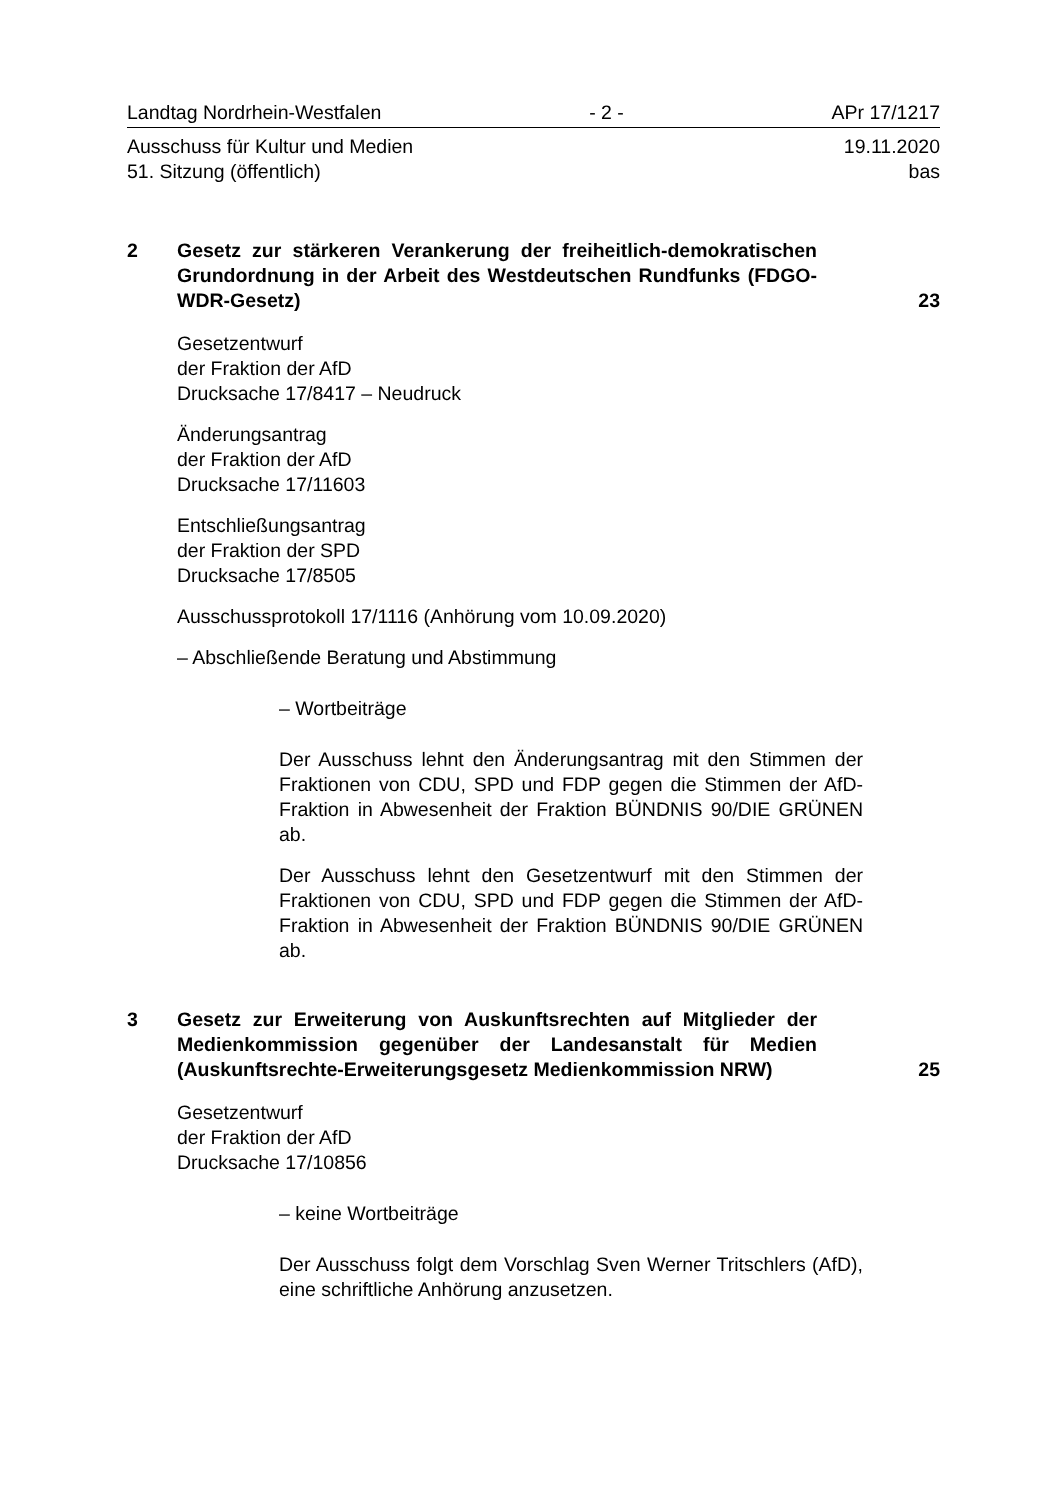Landtag Nordrhein-Westfalen - 2 - APr 17/1217
Ausschuss für Kultur und Medien 19.11.2020
51. Sitzung (öffentlich) bas
2 Gesetz zur stärkeren Verankerung der freiheitlich-demokratischen Grundordnung in der Arbeit des Westdeutschen Rundfunks (FDGO-WDR-Gesetz)
23
Gesetzentwurf
der Fraktion der AfD
Drucksache 17/8417 – Neudruck
Änderungsantrag
der Fraktion der AfD
Drucksache 17/11603
Entschließungsantrag
der Fraktion der SPD
Drucksache 17/8505
Ausschussprotokoll 17/1116 (Anhörung vom 10.09.2020)
– Abschließende Beratung und Abstimmung
– Wortbeiträge
Der Ausschuss lehnt den Änderungsantrag mit den Stimmen der Fraktionen von CDU, SPD und FDP gegen die Stimmen der AfD-Fraktion in Abwesenheit der Fraktion BÜNDNIS 90/DIE GRÜNEN ab.
Der Ausschuss lehnt den Gesetzentwurf mit den Stimmen der Fraktionen von CDU, SPD und FDP gegen die Stimmen der AfD-Fraktion in Abwesenheit der Fraktion BÜNDNIS 90/DIE GRÜNEN ab.
3 Gesetz zur Erweiterung von Auskunftsrechten auf Mitglieder der Medienkommission gegenüber der Landesanstalt für Medien (Auskunftsrechte-Erweiterungsgesetz Medienkommission NRW)
25
Gesetzentwurf
der Fraktion der AfD
Drucksache 17/10856
– keine Wortbeiträge
Der Ausschuss folgt dem Vorschlag Sven Werner Tritschlers (AfD), eine schriftliche Anhörung anzusetzen.